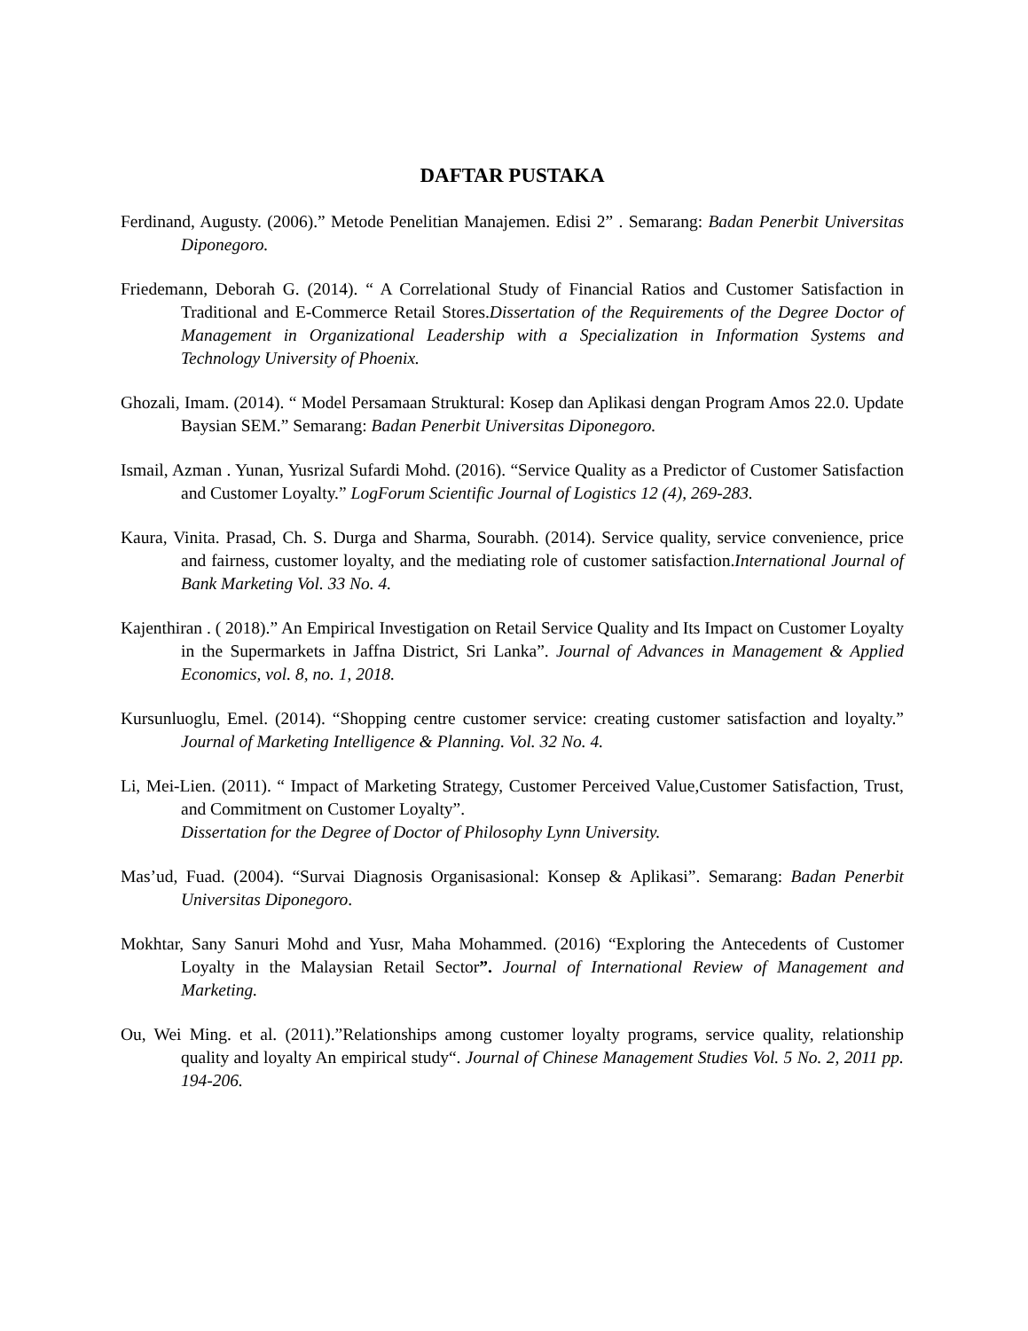DAFTAR PUSTAKA
Ferdinand, Augusty. (2006).” Metode Penelitian Manajemen. Edisi 2” . Semarang: Badan Penerbit Universitas Diponegoro.
Friedemann, Deborah G. (2014). “ A Correlational Study of Financial Ratios and Customer Satisfaction in Traditional and E-Commerce Retail Stores.Dissertation of the Requirements of the Degree Doctor of Management in Organizational Leadership with a Specialization in Information Systems and Technology University of Phoenix.
Ghozali, Imam. (2014). “ Model Persamaan Struktural: Kosep dan Aplikasi dengan Program Amos 22.0. Update Baysian SEM.” Semarang: Badan Penerbit Universitas Diponegoro.
Ismail, Azman . Yunan, Yusrizal Sufardi Mohd. (2016). “Service Quality as a Predictor of Customer Satisfaction and Customer Loyalty.” LogForum Scientific Journal of Logistics 12 (4), 269-283.
Kaura, Vinita. Prasad, Ch. S. Durga and Sharma, Sourabh. (2014). Service quality, service convenience, price and fairness, customer loyalty, and the mediating role of customer satisfaction.International Journal of Bank Marketing Vol. 33 No. 4.
Kajenthiran . ( 2018).” An Empirical Investigation on Retail Service Quality and Its Impact on Customer Loyalty in the Supermarkets in Jaffna District, Sri Lanka”. Journal of Advances in Management & Applied Economics, vol. 8, no. 1, 2018.
Kursunluoglu, Emel. (2014). “Shopping centre customer service: creating customer satisfaction and loyalty.” Journal of Marketing Intelligence & Planning. Vol. 32 No. 4.
Li, Mei-Lien. (2011). “ Impact of Marketing Strategy, Customer Perceived Value,Customer Satisfaction, Trust, and Commitment on Customer Loyalty”.
Dissertation for the Degree of Doctor of Philosophy Lynn University.
Mas’ud, Fuad. (2004). “Survai Diagnosis Organisasional: Konsep & Aplikasi”. Semarang: Badan Penerbit Universitas Diponegoro.
Mokhtar, Sany Sanuri Mohd and Yusr, Maha Mohammed. (2016) “Exploring the Antecedents of Customer Loyalty in the Malaysian Retail Sector”. Journal of International Review of Management and Marketing.
Ou, Wei Ming. et al. (2011).”Relationships among customer loyalty programs, service quality, relationship quality and loyalty An empirical study“. Journal of Chinese Management Studies Vol. 5 No. 2, 2011 pp. 194-206.